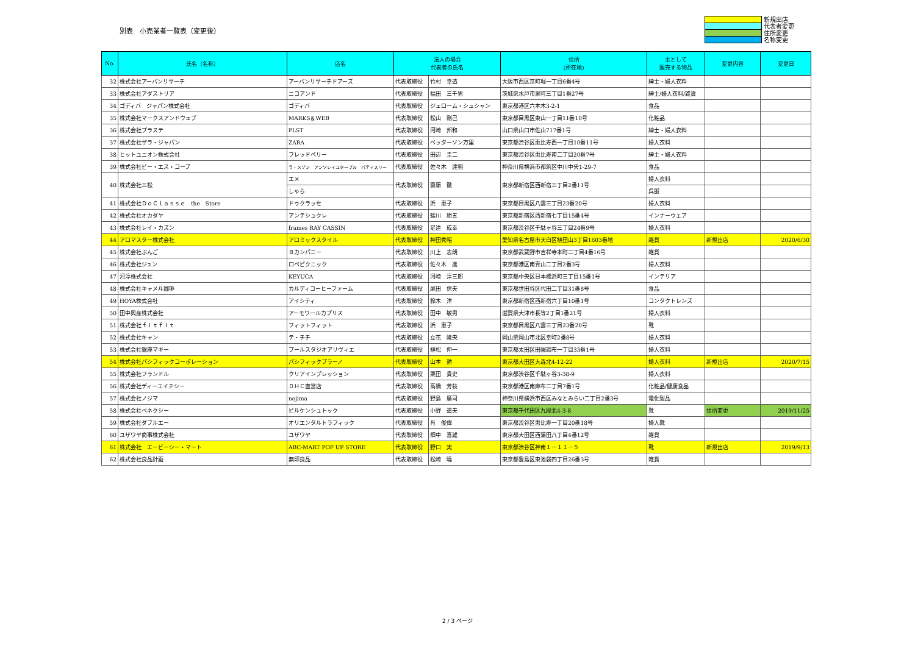別表　小売業者一覧表（変更後）
新規出店
代表者変更
住所変更
名称変更
| No. | 氏名（名称） | 店名 | 法人の場合 代表者の氏名 | | 住所 (所在地) | 主として 販売する物品 | 変更内容 | 変更日 |
| --- | --- | --- | --- | --- | --- | --- | --- | --- |
| 32 | 株式会社アーバンリサーチ | アーバンリサーチドアーズ | 代表取締役 | 竹村 幸造 | 大阪市西区京町堀一丁目6番4号 | 紳士・婦人衣料 | | |
| 33 | 株式会社アダストリア | ニコアンド | 代表取締役 | 福田 三千男 | 茨城県水戸市泉町三丁目1番27号 | 紳士/婦人衣料/雑貨 | | |
| 34 | ゴディバ ジャパン株式会社 | ゴディバ | 代表取締役 | ジェローム・シュシャン | 東京都港区六本木3-2-1 | 食品 | | |
| 35 | 株式会社マークスアンドウェブ | MARKS＆WEB | 代表取締役 | 松山 剛己 | 東京都目黒区東山一丁目11番10号 | 化粧品 | | |
| 36 | 株式会社プラステ | PLST | 代表取締役 | 河崎 邦和 | 山口県山口市佐山717番1号 | 紳士・婦人衣料 | | |
| 37 | 株式会社ザラ・ジャパン | ZARA | 代表取締役 | ベッターソン万里 | 東京都渋谷区恵比寿西一丁目10番11号 | 婦人衣料 | | |
| 38 | ヒットユニオン株式会社 | フレッドペリー | 代表取締役 | 田辺 圭二 | 東京都渋谷区恵比寿南二丁目20番7号 | 紳士・婦人衣料 | | |
| 39 | 株式会社ビー・エス・コープ | ラ・メゾン アンソレイユターブル パティスリー | 代表取締役 | 佐々木 達明 | 神奈川県横浜市都筑区中川中央1-29-7 | 食品 | | |
| 40 | 株式会社三松 | エメ | 代表取締役 | 齋藤 徹 | 東京都新宿区西新宿三丁目2番11号 | 婦人衣料 | | |
| | | しゃら | | | | 呉服 | | |
| 41 | 株式会社ＤｏＣｌａｓｓｅ the Store | ドゥクラッセ | 代表取締役 | 浜 恵子 | 東京都目黒区八雲三丁目23番20号 | 婦人衣料 | | |
| 42 | 株式会社オカダヤ | アンテシュクレ | 代表取締役 | 蛭川 勝五 | 東京都新宿区西新宿七丁目15番4号 | インナーウェア | | |
| 43 | 株式会社レイ・カズン | frames RAY CASSIN | 代表取締役 | 足達 成幸 | 東京都渋谷区千駄ヶ谷三丁目24番9号 | 婦人衣料 | | |
| 44 | アロマスター株式会社 | アロミックスタイル | 代表取締役 | 神田秀昭 | 愛知県名古屋市天白区植田山3丁目1603番地 | 雑貨 | 新規出店 | 2020/6/30 |
| 45 | 株式会社ぶんご | Ｂカンパニー | 代表取締役 | 川上 志朗 | 東京都武蔵野市吉祥寺本町二丁目4番16号 | 雑貨 | | |
| 46 | 株式会社ジュン | ロペピクニック | 代表取締役 | 佐々木 進 | 東京都港区南青山二丁目2番3号 | 婦人衣料 | | |
| 47 | 河淳株式会社 | KEYUCA | 代表取締役 | 河崎 淳三郎 | 東京都中央区日本橋浜町三丁目15番1号 | インテリア | | |
| 48 | 株式会社キャメル珈琲 | カルディコーヒーファーム | 代表取締役 | 尾田 信夫 | 東京都世田谷区代田二丁目31番8号 | 食品 | | |
| 49 | HOYA株式会社 | アイシティ | 代表取締役 | 鈴木 洋 | 東京都新宿区西新宿六丁目10番1号 | コンタクトレンズ | | |
| 50 | 田中興産株式会社 | アーモワールカプリス | 代表取締役 | 田中 敏男 | 滋賀県大津市長等2丁目1番21号 | 婦人衣料 | | |
| 51 | 株式会社ｆｉｔｆｉｔ | フィットフィット | 代表取締役 | 浜 恵子 | 東京都目黒区八雲三丁目23番20号 | 靴 | | |
| 52 | 株式会社キャン | テ・チチ | 代表取締役 | 立花 隆央 | 岡山県岡山市北区幸町2番8号 | 婦人衣料 | | |
| 53 | 株式会社銀座マギー | プールスタジオアリヴィエ | 代表取締役 | 植松 伸一 | 東京都太田区田園調布一丁目33番1号 | 婦人衣料 | | |
| 54 | 株式会社パシフィックコーポレーション | パシフィックプラーノ | 代表取締役 | 山本 勲 | 東京都大田区大森北4-12-22 | 婦人衣料 | 新規出店 | 2020/7/15 |
| 55 | 株式会社フランドル | クリアインプレッション | 代表取締役 | 栗田 貴史 | 東京都渋谷区千駄ヶ谷3-38-9 | 婦人衣料 | | |
| 56 | 株式会社ディーエイチシー | ＤＨＣ直営店 | 代表取締役 | 高橋 芳枝 | 東京都港区南麻布二丁目7番1号 | 化粧品/健康食品 | | |
| 57 | 株式会社ノジマ | nojima | 代表取締役 | 野島 廣司 | 神奈川県横浜市西区みなとみらい二丁目2番3号 | 電化製品 | | |
| 58 | 株式会社ベネクシー | ビルケンシュトック | 代表取締役 | 小野 道夫 | 東京都千代田区九段北4-3-8 | 靴 | 住所変更 | 2019/11/25 |
| 59 | 株式会社ダブルエー | オリエンタルトラフィック | 代表取締役 | 肖 俊偉 | 東京都渋谷区恵比寿一丁目20番18号 | 婦人靴 | | |
| 60 | ユザワヤ商事株式会社 | ユザワヤ | 代表取締役 | 畑中 喜雄 | 東京都大田区西蒲田八丁目4番12号 | 雑貨 | | |
| 61 | 株式会社 エービーシー・マート | ABC-MART POP UP STORE | 代表取締役 | 野口 実 | 東京都渋谷区神南１－１１－５ | 靴 | 新規出店 | 2019/9/13 |
| 62 | 株式会社良品計画 | 無印良品 | 代表取締役 | 松崎 曉 | 東京都豊島区東池袋四丁目26番3号 | 雑貨 | | |
2 / 3 ページ